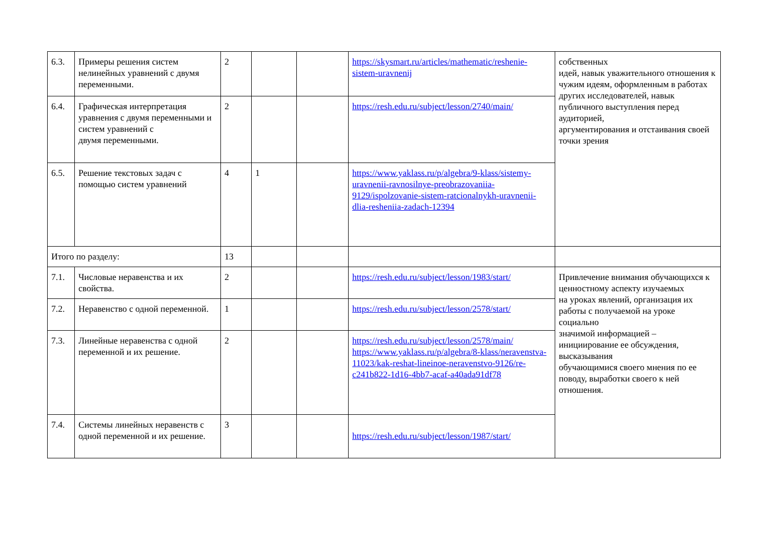| 6.3. | Примеры решения систем нелинейных уравнений с двумя переменными. | 2 | | | https://skysmart.ru/articles/mathematic/reshenie-sistem-uravnenij | собственных идей, навык уважительного отношения к чужим идеям, оформленным в работах других исследователей, навык публичного выступления перед аудиторией, аргументирования и отстаивания своей точки зрения |
| 6.4. | Графическая интерпретация уравнения с двумя переменными и систем уравнений с двумя переменными. | 2 | | | https://resh.edu.ru/subject/lesson/2740/main/ | |
| 6.5. | Решение текстовых задач с помощью систем уравнений | 4 | 1 | | https://www.yaklass.ru/p/algebra/9-klass/sistemy-uravnenii-ravnosilnye-preobrazovaniia-9129/ispolzovanie-sistem-ratcionalnykh-uravnenii-dlia-resheniia-zadach-12394 | |
| Итого по разделу: | | 13 | | | | |
| 7.1. | Числовые неравенства и их свойства. | 2 | | | https://resh.edu.ru/subject/lesson/1983/start/ | Привлечение внимания обучающихся к ценностному аспекту изучаемых на уроках явлений, организация их работы с получаемой на уроке социально значимой информацией – инициирование ее обсуждения, высказывания обучающимися своего мнения по ее поводу, выработки своего к ней отношения. |
| 7.2. | Неравенство с одной переменной. | 1 | | | https://resh.edu.ru/subject/lesson/2578/start/ | |
| 7.3. | Линейные неравенства с одной переменной и их решение. | 2 | | | https://resh.edu.ru/subject/lesson/2578/main/ https://www.yaklass.ru/p/algebra/8-klass/neravenstva-11023/kak-reshat-lineinoe-neravenstvo-9126/re-c241b822-1d16-4bb7-acaf-a40ada91df78 | |
| 7.4. | Системы линейных неравенств с одной переменной и их решение. | 3 | | | https://resh.edu.ru/subject/lesson/1987/start/ | |